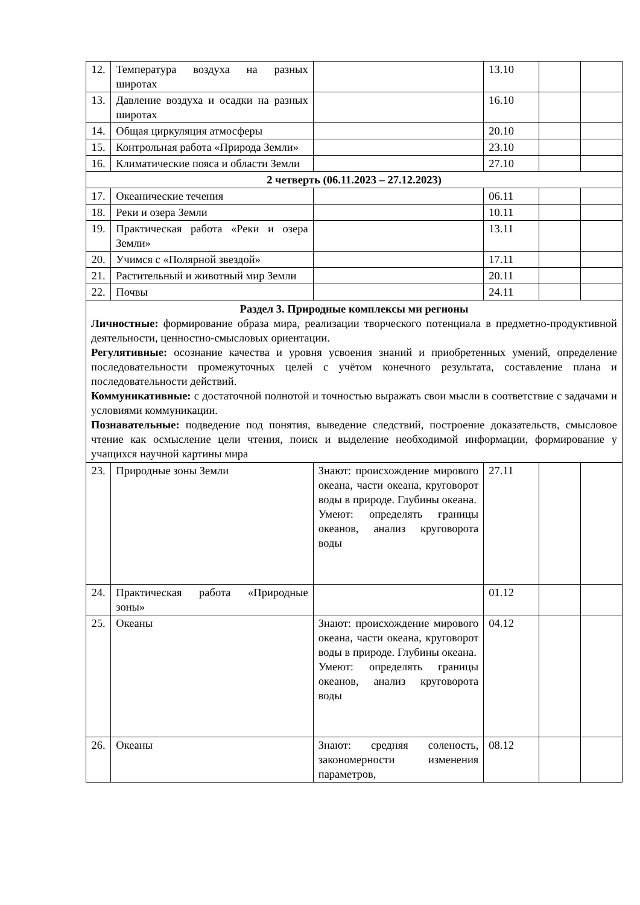| 12. | Температура воздуха на разных широтах | | 13.10 | | |
| 13. | Давление воздуха и осадки на разных широтах | | 16.10 | | |
| 14. | Общая циркуляция атмосферы | | 20.10 | | |
| 15. | Контрольная работа «Природа Земли» | | 23.10 | | |
| 16. | Климатические пояса и области Земли | | 27.10 | | |
| 2 четверть (06.11.2023 – 27.12.2023) | | | | | |
| 17. | Океанические течения | | 06.11 | | |
| 18. | Реки и озера Земли | | 10.11 | | |
| 19. | Практическая работа «Реки и озера Земли» | | 13.11 | | |
| 20. | Учимся с «Полярной звездой» | | 17.11 | | |
| 21. | Растительный и животный мир Земли | | 20.11 | | |
| 22. | Почвы | | 24.11 | | |
| Раздел 3. Природные комплексы ми регионы Личностные: формирование образа мира, реализации творческого потенциала в предметно-продуктивной деятельности, ценностно-смысловых ориентации. Регулятивные: осознание качества и уровня усвоения знаний и приобретенных умений, определение последовательности промежуточных целей с учётом конечного результата, составление плана и последовательности действий. Коммуникативные: с достаточной полнотой и точностью выражать свои мысли в соответствие с задачами и условиями коммуникации. Познавательные: подведение под понятия, выведение следствий, построение доказательств, смысловое чтение как осмысление цели чтения, поиск и выделение необходимой информации, формирование у учащихся научной картины мира | | | | | |
| 23. | Природные зоны Земли | Знают: происхождение мирового океана, части океана, круговорот воды в природе. Глубины океана. Умеют: определять границы океанов, анализ круговорота воды | 27.11 | | |
| 24. | Практическая работа «Природные зоны» | | 01.12 | | |
| 25. | Океаны | Знают: происхождение мирового океана, части океана, круговорот воды в природе. Глубины океана. Умеют: определять границы океанов, анализ круговорота воды | 04.12 | | |
| 26. | Океаны | Знают: средняя соленость, закономерности изменения параметров, | 08.12 | | |